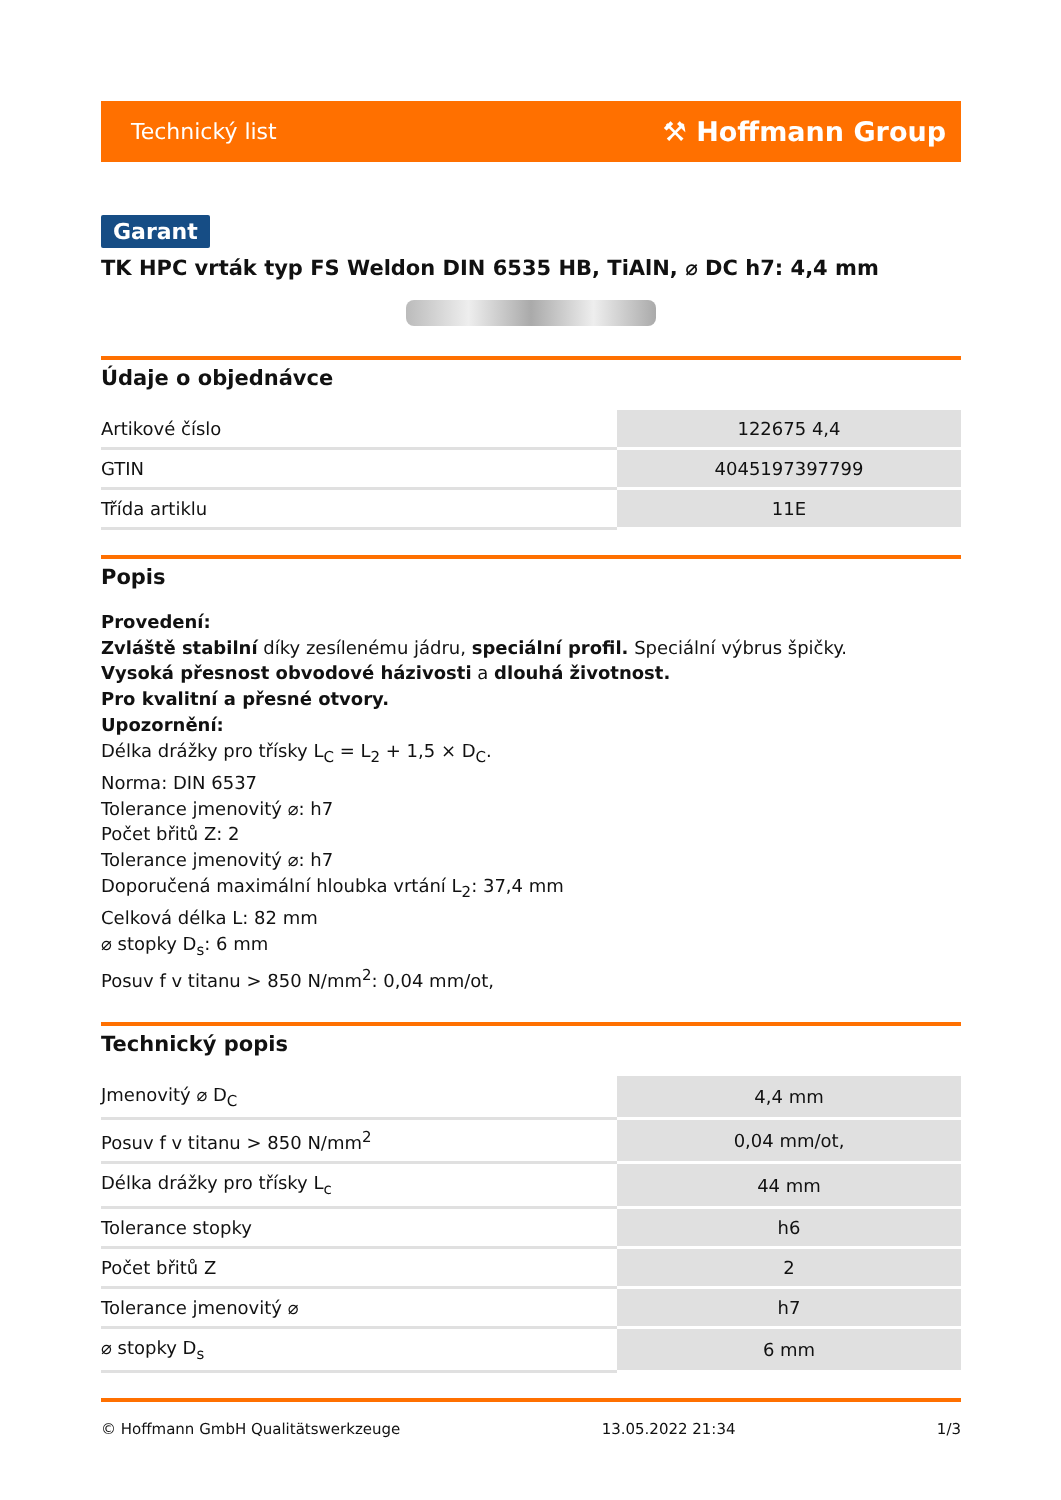Technický list ⚒ Hoffmann Group
Garant
TK HPC vrták typ FS Weldon DIN 6535 HB, TiAlN, ⌀ DC h7: 4,4 mm
Údaje o objednávce
| Artikové číslo | 122675 4,4 |
| GTIN | 4045197397799 |
| Třída artiklu | 11E |
Popis
Provedení:
Zvláště stabilní díky zesílenému jádru, speciální profil. Speciální výbrus špičky.
Vysoká přesnost obvodové házivosti a dlouhá životnost.
Pro kvalitní a přesné otvory.
Upozornění:
Délka drážky pro třísky L<sub>C</sub> = L<sub>2</sub> + 1,5 × D<sub>C</sub>.
Norma: DIN 6537
Tolerance jmenovitý ⌀: h7
Počet břitů Z: 2
Tolerance jmenovitý ⌀: h7
Doporučená maximální hloubka vrtání L<sub>2</sub>: 37,4 mm
Celková délka L: 82 mm
⌀ stopky D<sub>s</sub>: 6 mm
Posuv f v titanu > 850 N/mm<sup>2</sup>: 0,04 mm/ot,
Technický popis
| Jmenovitý ⌀ D<sub>C</sub> | 4,4 mm |
| Posuv f v titanu > 850 N/mm<sup>2</sup> | 0,04 mm/ot, |
| Délka drážky pro třísky L<sub>c</sub> | 44 mm |
| Tolerance stopky | h6 |
| Počet břitů Z | 2 |
| Tolerance jmenovitý ⌀ | h7 |
| ⌀ stopky D<sub>s</sub> | 6 mm |
© Hoffmann GmbH Qualitätswerkzeuge 13.05.2022 21:34 1/3